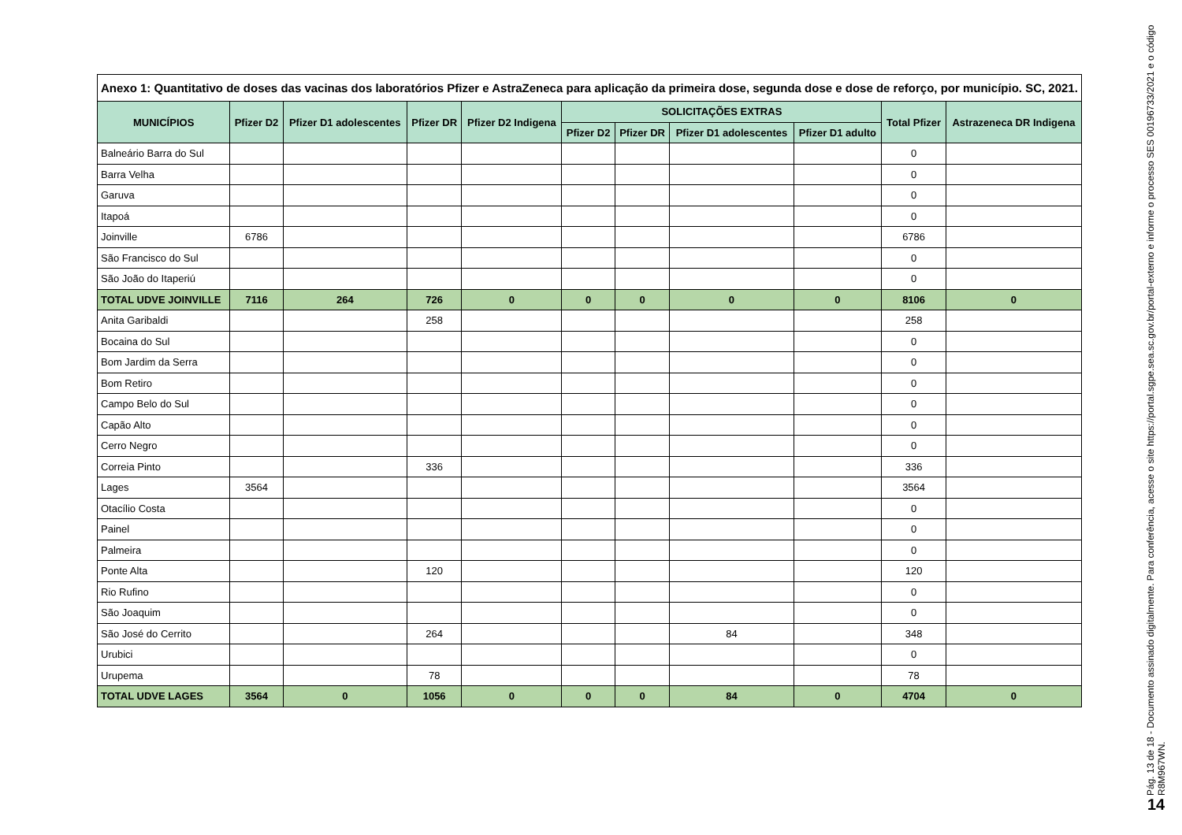Anexo 1: Quantitativo de doses das vacinas dos laboratórios Pfizer e AstraZeneca para aplicação da primeira dose, segunda dose e dose de reforço, por município. SC, 2021.
| MUNICÍPIOS | Pfizer D2 | Pfizer D1 adolescentes | Pfizer DR | Pfizer D2 Indigena | SOLICITAÇÕES EXTRAS | | | | Total Pfizer | Astrazeneca DR Indigena |
| --- | --- | --- | --- | --- | --- | --- | --- | --- | --- | --- |
| | | | | | Pfizer D2 | Pfizer DR | Pfizer D1 adolescentes | Pfizer D1 adulto | | |
| Balneário Barra do Sul | | | | | | | | | 0 | |
| Barra Velha | | | | | | | | | 0 | |
| Garuva | | | | | | | | | 0 | |
| Itapoá | | | | | | | | | 0 | |
| Joinville | 6786 | | | | | | | | 6786 | |
| São Francisco do Sul | | | | | | | | | 0 | |
| São João do Itaperiú | | | | | | | | | 0 | |
| TOTAL UDVE JOINVILLE | 7116 | 264 | 726 | 0 | 0 | 0 | 0 | 0 | 8106 | 0 |
| Anita Garibaldi | | | 258 | | | | | | 258 | |
| Bocaina do Sul | | | | | | | | | 0 | |
| Bom Jardim da Serra | | | | | | | | | 0 | |
| Bom Retiro | | | | | | | | | 0 | |
| Campo Belo do Sul | | | | | | | | | 0 | |
| Capão Alto | | | | | | | | | 0 | |
| Cerro Negro | | | | | | | | | 0 | |
| Correia Pinto | | | 336 | | | | | | 336 | |
| Lages | 3564 | | | | | | | | 3564 | |
| Otacílio Costa | | | | | | | | | 0 | |
| Painel | | | | | | | | | 0 | |
| Palmeira | | | | | | | | | 0 | |
| Ponte Alta | | | 120 | | | | | | 120 | |
| Rio Rufino | | | | | | | | | 0 | |
| São Joaquim | | | | | | | | | 0 | |
| São José do Cerrito | | | 264 | | | | 84 | | 348 | |
| Urubici | | | | | | | | | 0 | |
| Urupema | | | 78 | | | | | | 78 | |
| TOTAL UDVE LAGES | 3564 | 0 | 1056 | 0 | 0 | 0 | 84 | 0 | 4704 | 0 |
Pág. 13 de 18 - Documento assinado digitalmente. Para conferência, acesse o site https://portal.sgpe.sea.sc.gov.br/portal-externo e informe o processo SES 00196733/2021 e o código R8M967WN.
14